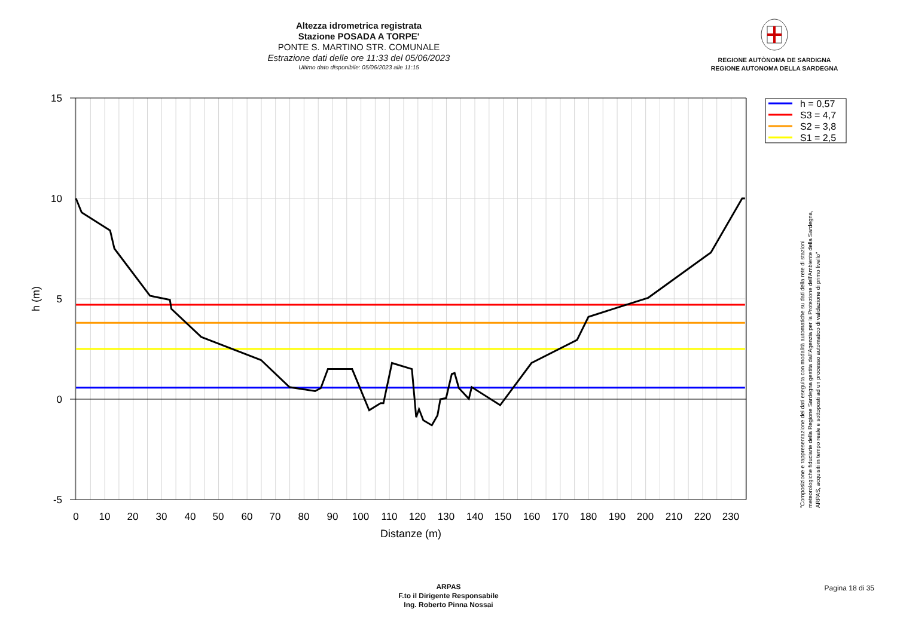Altezza idrometrica registrata
Stazione POSADA A TORPE'
PONTE S. MARTINO STR. COMUNALE
Estrazione dati delle ore 11:33 del 05/06/2023
Ultimo dato disponibile: 05/06/2023 alle 11:15
REGIONE AUTÒNOMA DE SARDIGNA
REGIONE AUTONOMA DELLA SARDEGNA
15
10
5
0
-5
h (m)
0
10
20
30
40
50
60
70
80
90
100
110
120
130
140
150
160
170
180
190
200
210
220
230
Distanze (m)
h = 0,57
S3 = 4,7
S2 = 3,8
S1 = 2,5
"Composizione e rappresentazione dei dati eseguita con modalità automatiche su dati della rete di stazioni
meteorologiche fiduciarie della Regione Sardegna gestita dall'Agenzia per la Protezione dell'Ambiente della Sardegna,
ARPAS, acquisiti in tempo reale e sottoposti ad un processo automatico di validazione di primo livello"
ARPAS
F.to il Dirigente Responsabile
Ing. Roberto Pinna Nossai
Pagina 18 di 35